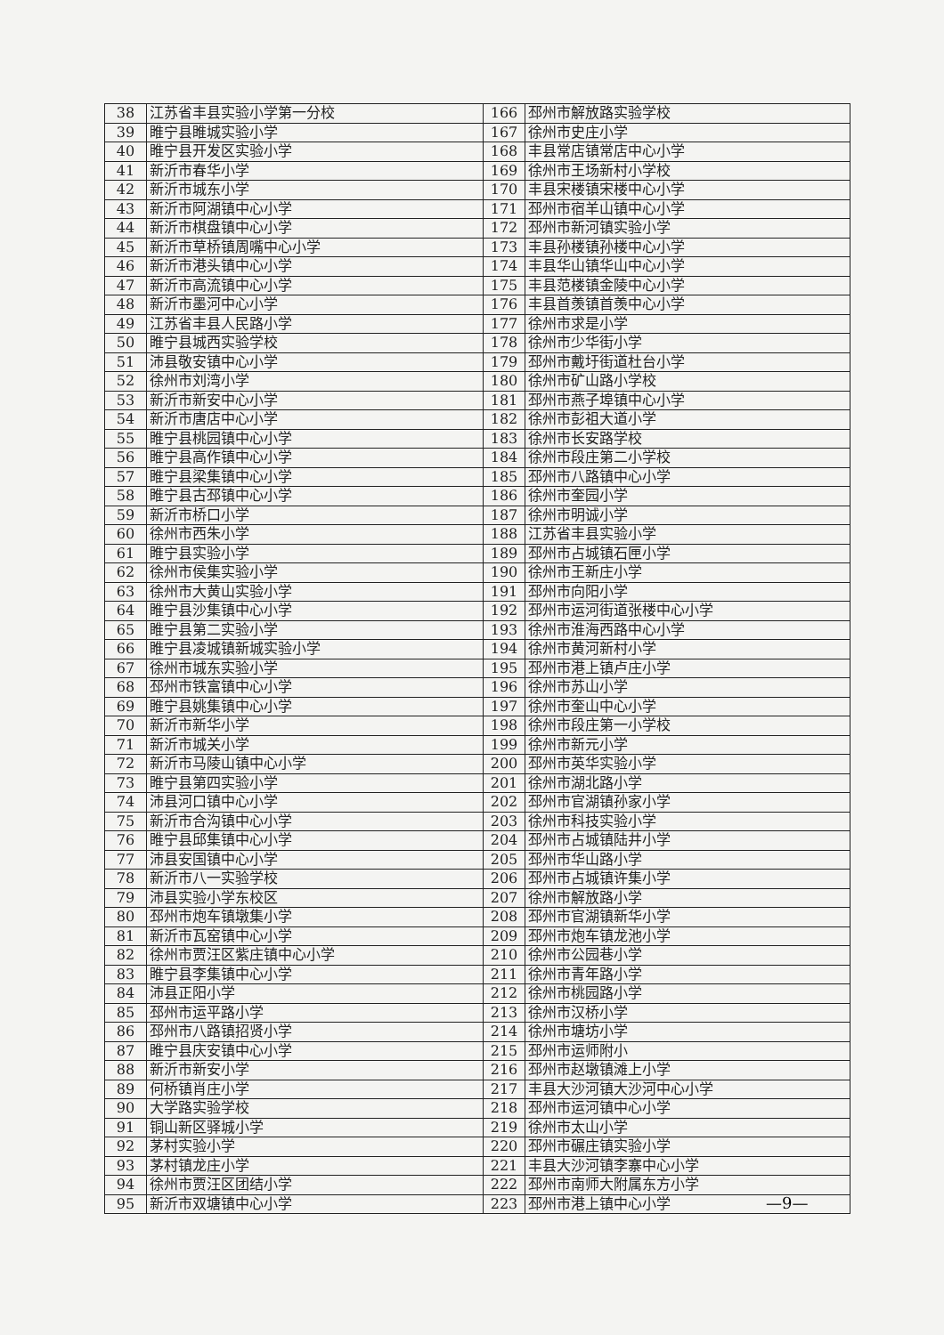| 38 | 江苏省丰县实验小学第一分校 | 166 | 邳州市解放路实验学校 |
| 39 | 睢宁县睢城实验小学 | 167 | 徐州市史庄小学 |
| 40 | 睢宁县开发区实验小学 | 168 | 丰县常店镇常店中心小学 |
| 41 | 新沂市春华小学 | 169 | 徐州市王场新村小学校 |
| 42 | 新沂市城东小学 | 170 | 丰县宋楼镇宋楼中心小学 |
| 43 | 新沂市阿湖镇中心小学 | 171 | 邳州市宿羊山镇中心小学 |
| 44 | 新沂市棋盘镇中心小学 | 172 | 邳州市新河镇实验小学 |
| 45 | 新沂市草桥镇周嘴中心小学 | 173 | 丰县孙楼镇孙楼中心小学 |
| 46 | 新沂市港头镇中心小学 | 174 | 丰县华山镇华山中心小学 |
| 47 | 新沂市高流镇中心小学 | 175 | 丰县范楼镇金陵中心小学 |
| 48 | 新沂市墨河中心小学 | 176 | 丰县首羡镇首羡中心小学 |
| 49 | 江苏省丰县人民路小学 | 177 | 徐州市求是小学 |
| 50 | 睢宁县城西实验学校 | 178 | 徐州市少华街小学 |
| 51 | 沛县敬安镇中心小学 | 179 | 邳州市戴圩街道杜台小学 |
| 52 | 徐州市刘湾小学 | 180 | 徐州市矿山路小学校 |
| 53 | 新沂市新安中心小学 | 181 | 邳州市燕子埠镇中心小学 |
| 54 | 新沂市唐店中心小学 | 182 | 徐州市彭祖大道小学 |
| 55 | 睢宁县桃园镇中心小学 | 183 | 徐州市长安路学校 |
| 56 | 睢宁县高作镇中心小学 | 184 | 徐州市段庄第二小学校 |
| 57 | 睢宁县梁集镇中心小学 | 185 | 邳州市八路镇中心小学 |
| 58 | 睢宁县古邳镇中心小学 | 186 | 徐州市奎园小学 |
| 59 | 新沂市桥口小学 | 187 | 徐州市明诚小学 |
| 60 | 徐州市西朱小学 | 188 | 江苏省丰县实验小学 |
| 61 | 睢宁县实验小学 | 189 | 邳州市占城镇石匣小学 |
| 62 | 徐州市侯集实验小学 | 190 | 徐州市王新庄小学 |
| 63 | 徐州市大黄山实验小学 | 191 | 邳州市向阳小学 |
| 64 | 睢宁县沙集镇中心小学 | 192 | 邳州市运河街道张楼中心小学 |
| 65 | 睢宁县第二实验小学 | 193 | 徐州市淮海西路中心小学 |
| 66 | 睢宁县凌城镇新城实验小学 | 194 | 徐州市黄河新村小学 |
| 67 | 徐州市城东实验小学 | 195 | 邳州市港上镇卢庄小学 |
| 68 | 邳州市铁富镇中心小学 | 196 | 徐州市苏山小学 |
| 69 | 睢宁县姚集镇中心小学 | 197 | 徐州市奎山中心小学 |
| 70 | 新沂市新华小学 | 198 | 徐州市段庄第一小学校 |
| 71 | 新沂市城关小学 | 199 | 徐州市新元小学 |
| 72 | 新沂市马陵山镇中心小学 | 200 | 邳州市英华实验小学 |
| 73 | 睢宁县第四实验小学 | 201 | 徐州市湖北路小学 |
| 74 | 沛县河口镇中心小学 | 202 | 邳州市官湖镇孙家小学 |
| 75 | 新沂市合沟镇中心小学 | 203 | 徐州市科技实验小学 |
| 76 | 睢宁县邱集镇中心小学 | 204 | 邳州市占城镇陆井小学 |
| 77 | 沛县安国镇中心小学 | 205 | 邳州市华山路小学 |
| 78 | 新沂市八一实验学校 | 206 | 邳州市占城镇许集小学 |
| 79 | 沛县实验小学东校区 | 207 | 徐州市解放路小学 |
| 80 | 邳州市炮车镇墩集小学 | 208 | 邳州市官湖镇新华小学 |
| 81 | 新沂市瓦窑镇中心小学 | 209 | 邳州市炮车镇龙池小学 |
| 82 | 徐州市贾汪区紫庄镇中心小学 | 210 | 徐州市公园巷小学 |
| 83 | 睢宁县李集镇中心小学 | 211 | 徐州市青年路小学 |
| 84 | 沛县正阳小学 | 212 | 徐州市桃园路小学 |
| 85 | 邳州市运平路小学 | 213 | 徐州市汉桥小学 |
| 86 | 邳州市八路镇招贤小学 | 214 | 徐州市塘坊小学 |
| 87 | 睢宁县庆安镇中心小学 | 215 | 邳州市运师附小 |
| 88 | 新沂市新安小学 | 216 | 邳州市赵墩镇滩上小学 |
| 89 | 何桥镇肖庄小学 | 217 | 丰县大沙河镇大沙河中心小学 |
| 90 | 大学路实验学校 | 218 | 邳州市运河镇中心小学 |
| 91 | 铜山新区驿城小学 | 219 | 徐州市太山小学 |
| 92 | 茅村实验小学 | 220 | 邳州市碾庄镇实验小学 |
| 93 | 茅村镇龙庄小学 | 221 | 丰县大沙河镇李寨中心小学 |
| 94 | 徐州市贾汪区团结小学 | 222 | 邳州市南师大附属东方小学 |
| 95 | 新沂市双塘镇中心小学 | 223 | 邳州市港上镇中心小学 |
—9—